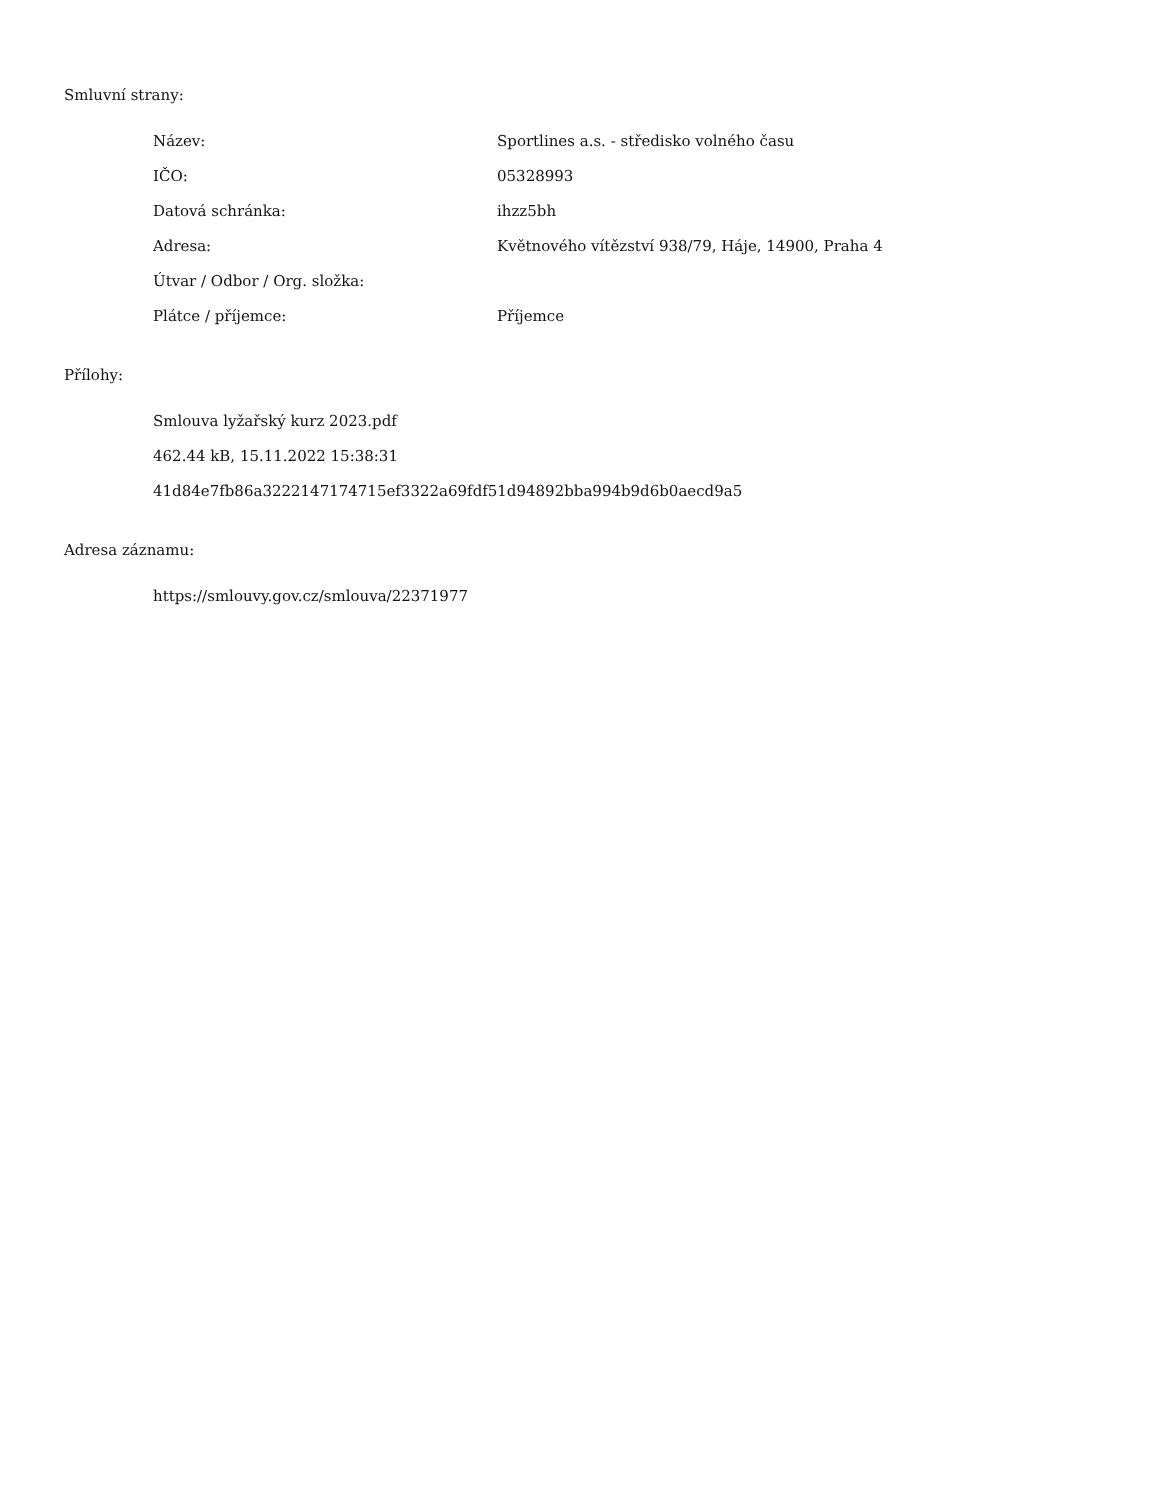Smluvní strany:
| Název: | Sportlines a.s. - středisko volného času |
| IČO: | 05328993 |
| Datová schránka: | ihzz5bh |
| Adresa: | Květnového vítězství 938/79, Háje, 14900, Praha 4 |
| Útvar / Odbor / Org. složka: | |
| Plátce / příjemce: | Příjemce |
Přílohy:
Smlouva lyžařský kurz 2023.pdf
462.44 kB, 15.11.2022 15:38:31
41d84e7fb86a3222147174715ef3322a69fdf51d94892bba994b9d6b0aecd9a5
Adresa záznamu:
https://smlouvy.gov.cz/smlouva/22371977